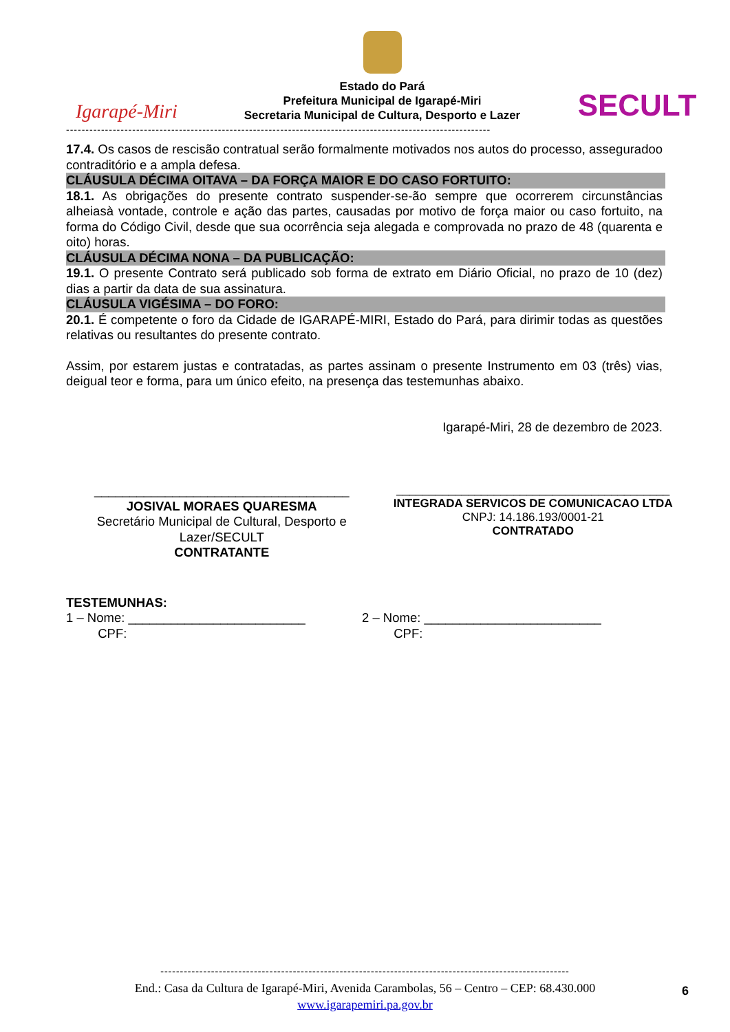Igarapé-Miri
Estado do Pará
Prefeitura Municipal de Igarapé-Miri
Secretaria Municipal de Cultura, Desporto e Lazer
SECULT
-------------------------------------------------------------------------------------------------------------
17.4. Os casos de rescisão contratual serão formalmente motivados nos autos do processo, asseguradoo contraditório e a ampla defesa.
CLÁUSULA DÉCIMA OITAVA – DA FORÇA MAIOR E DO CASO FORTUITO:
18.1. As obrigações do presente contrato suspender-se-ão sempre que ocorrerem circunstâncias alheiasà vontade, controle e ação das partes, causadas por motivo de força maior ou caso fortuito, na forma do Código Civil, desde que sua ocorrência seja alegada e comprovada no prazo de 48 (quarenta e oito) horas.
CLÁUSULA DÉCIMA NONA – DA PUBLICAÇÃO:
19.1. O presente Contrato será publicado sob forma de extrato em Diário Oficial, no prazo de 10 (dez) dias a partir da data de sua assinatura.
CLÁUSULA VIGÉSIMA – DO FORO:
20.1. É competente o foro da Cidade de IGARAPÉ-MIRI, Estado do Pará, para dirimir todas as questões relativas ou resultantes do presente contrato.
Assim, por estarem justas e contratadas, as partes assinam o presente Instrumento em 03 (três) vias, deigual teor e forma, para um único efeito, na presença das testemunhas abaixo.
Igarapé-Miri, 28 de dezembro de 2023.
____________________________________
JOSIVAL MORAES QUARESMA
Secretário Municipal de Cultural, Desporto e Lazer/SECULT
CONTRATANTE
__________________________________________
INTEGRADA SERVICOS DE COMUNICACAO LTDA
CNPJ: 14.186.193/0001-21
CONTRATADO
TESTEMUNHAS:
1 – Nome: _________________________
CPF:
2 – Nome: _________________________
CPF:
---------------------------------------------------------------------------------------------------------
End.: Casa da Cultura de Igarapé-Miri, Avenida Carambolas, 56 – Centro – CEP: 68.430.000
www.igarapemiri.pa.gov.br
6